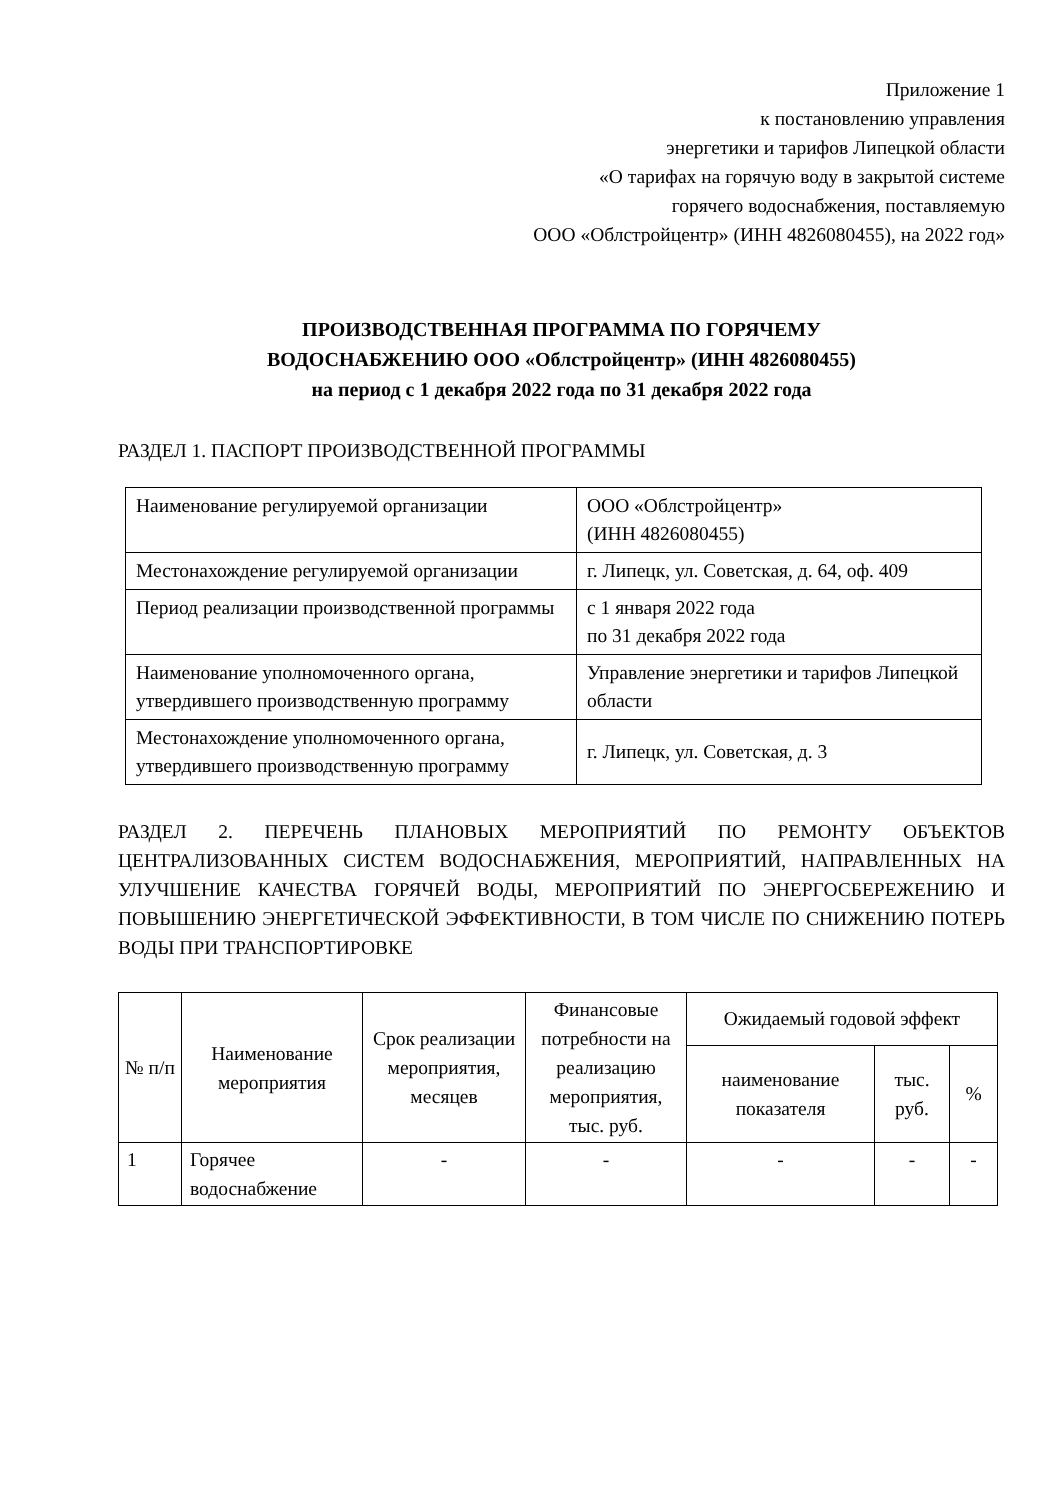Приложение 1
к постановлению управления
энергетики и тарифов Липецкой области
«О тарифах на горячую воду в закрытой системе
горячего водоснабжения, поставляемую
ООО «Облстройцентр» (ИНН 4826080455), на 2022 год»
ПРОИЗВОДСТВЕННАЯ ПРОГРАММА ПО ГОРЯЧЕМУ
ВОДОСНАБЖЕНИЮ ООО «Облстройцентр» (ИНН 4826080455)
на период с 1 декабря 2022 года по 31 декабря 2022 года
РАЗДЕЛ 1. ПАСПОРТ ПРОИЗВОДСТВЕННОЙ ПРОГРАММЫ
| Наименование регулируемой организации | ООО «Облстройцентр» (ИНН 4826080455) |
| Местонахождение регулируемой организации | г. Липецк, ул. Советская, д. 64, оф. 409 |
| Период реализации производственной программы | с 1 января 2022 года по 31 декабря 2022 года |
| Наименование уполномоченного органа, утвердившего производственную программу | Управление энергетики и тарифов Липецкой области |
| Местонахождение уполномоченного органа, утвердившего производственную программу | г. Липецк, ул. Советская, д. 3 |
РАЗДЕЛ 2. ПЕРЕЧЕНЬ ПЛАНОВЫХ МЕРОПРИЯТИЙ ПО РЕМОНТУ ОБЪЕКТОВ ЦЕНТРАЛИЗОВАННЫХ СИСТЕМ ВОДОСНАБЖЕНИЯ, МЕРОПРИЯТИЙ, НАПРАВЛЕННЫХ НА УЛУЧШЕНИЕ КАЧЕСТВА ГОРЯЧЕЙ ВОДЫ, МЕРОПРИЯТИЙ ПО ЭНЕРГОСБЕРЕЖЕНИЮ И ПОВЫШЕНИЮ ЭНЕРГЕТИЧЕСКОЙ ЭФФЕКТИВНОСТИ, В ТОМ ЧИСЛЕ ПО СНИЖЕНИЮ ПОТЕРЬ ВОДЫ ПРИ ТРАНСПОРТИРОВКЕ
| № п/п | Наименование мероприятия | Срок реализации мероприятия, месяцев | Финансовые потребности на реализацию мероприятия, тыс. руб. | Ожидаемый годовой эффект | | |
| --- | --- | --- | --- | --- | --- | --- |
| | | | | наименование показателя | тыс. руб. | % |
| 1 | Горячее водоснабжение | - | - | - | - | - |